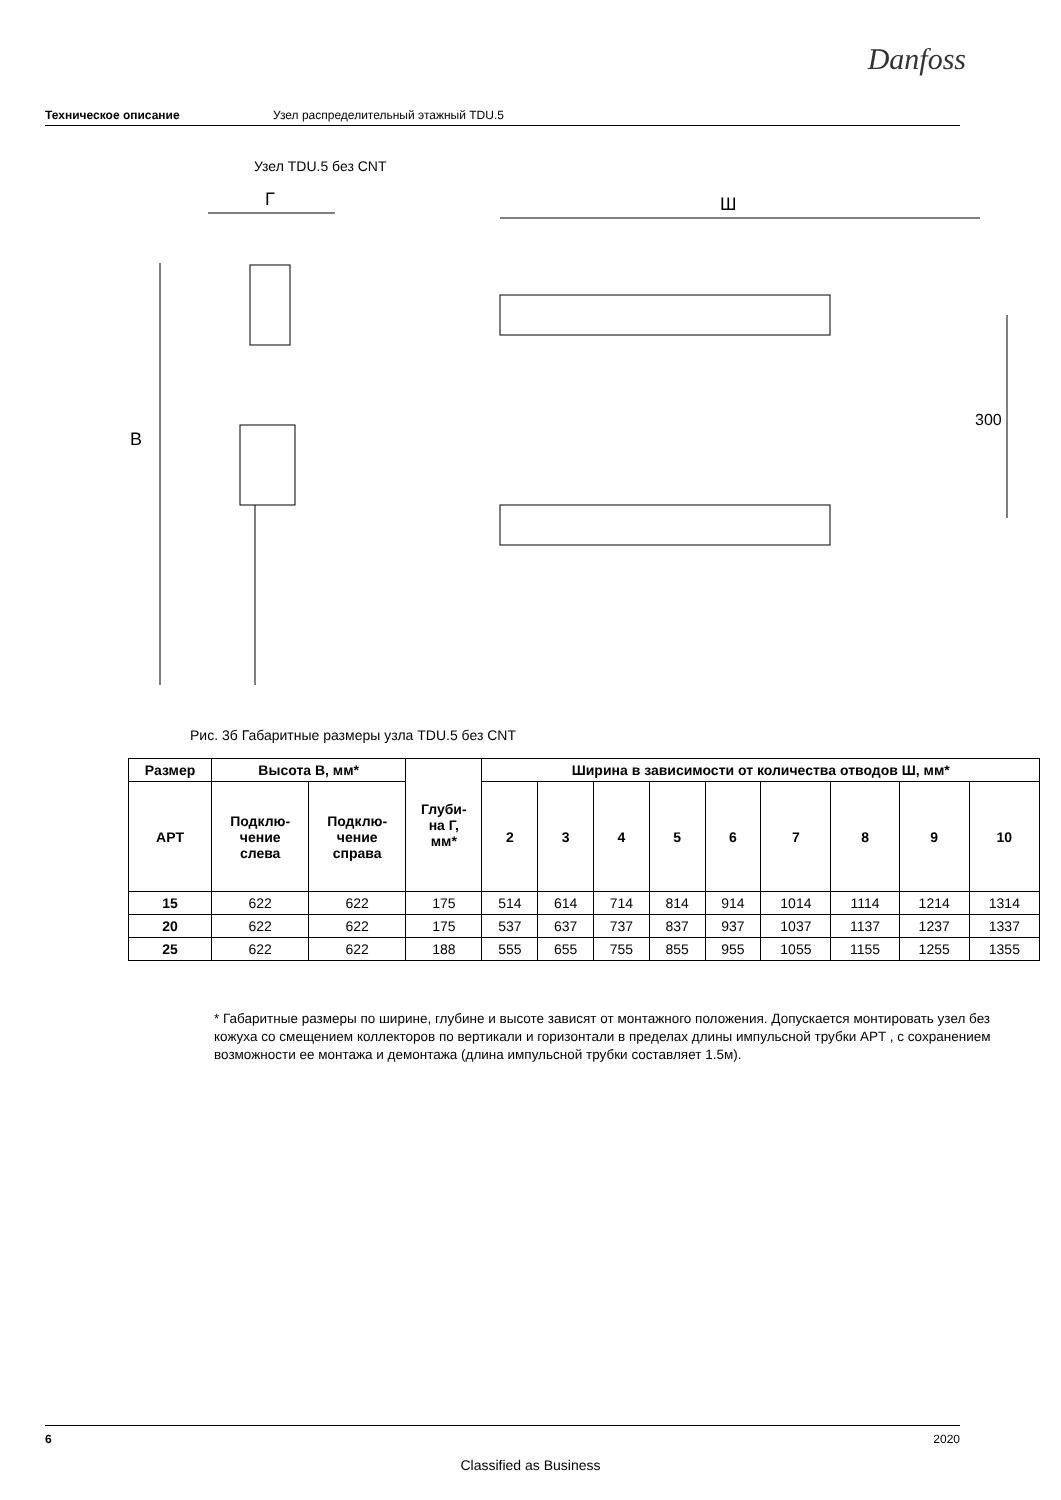Danfoss
Техническое описание Узел распределительный этажный TDU.5
Узел TDU.5 без CNT
В
Г
Ш
300
Рис. 3б Габаритные размеры узла TDU.5 без CNT
| Размер | Высота В, мм* | | Глуби- на Г, мм* | Ширина в зависимости от количества отводов Ш, мм* | | | | | | | | |
| --- | --- | --- | --- | --- | --- | --- | --- | --- | --- | --- | --- | --- |
| APT | Подклю- чение слева | Подклю- чение справа | | 2 | 3 | 4 | 5 | 6 | 7 | 8 | 9 | 10 |
| 15 | 622 | 622 | 175 | 514 | 614 | 714 | 814 | 914 | 1014 | 1114 | 1214 | 1314 |
| 20 | 622 | 622 | 175 | 537 | 637 | 737 | 837 | 937 | 1037 | 1137 | 1237 | 1337 |
| 25 | 622 | 622 | 188 | 555 | 655 | 755 | 855 | 955 | 1055 | 1155 | 1255 | 1355 |
* Габаритные размеры по ширине, глубине и высоте зависят от монтажного положения. Допускается монтировать узел без кожуха со смещением коллекторов по вертикали и горизонтали в пределах длины импульсной трубки APT , с сохранением возможности ее монтажа и демонтажа (длина импульсной трубки составляет 1.5м).
6 2020
Classified as Business